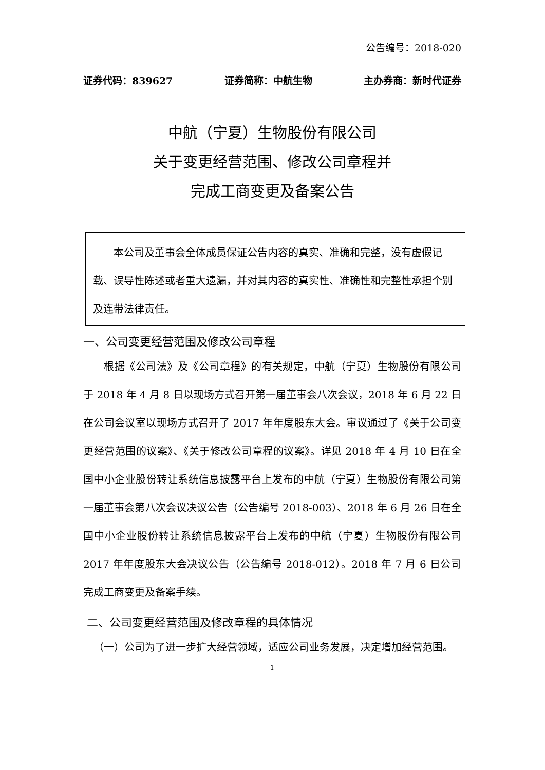公告编号：2018-020
证券代码：839627 证券简称：中航生物 主办券商：新时代证券
中航（宁夏）生物股份有限公司
关于变更经营范围、修改公司章程并
完成工商变更及备案公告
  本公司及董事会全体成员保证公告内容的真实、准确和完整，没有虚假记载、误导性陈述或者重大遗漏，并对其内容的真实性、准确性和完整性承担个别及连带法律责任。
一、公司变更经营范围及修改公司章程
  根据《公司法》及《公司章程》的有关规定，中航（宁夏）生物股份有限公司于 2018 年 4 月 8 日以现场方式召开第一届董事会八次会议，2018 年 6 月 22 日在公司会议室以现场方式召开了 2017 年年度股东大会。审议通过了《关于公司变更经营范围的议案》、《关于修改公司章程的议案》。详见 2018 年 4 月 10 日在全国中小企业股份转让系统信息披露平台上发布的中航（宁夏）生物股份有限公司第一届董事会第八次会议决议公告（公告编号 2018-003）、2018 年 6 月 26 日在全国中小企业股份转让系统信息披露平台上发布的中航（宁夏）生物股份有限公司 2017 年年度股东大会决议公告（公告编号 2018-012）。2018 年 7 月 6 日公司完成工商变更及备案手续。
二、公司变更经营范围及修改章程的具体情况
 （一）公司为了进一步扩大经营领域，适应公司业务发展，决定增加经营范围。
1